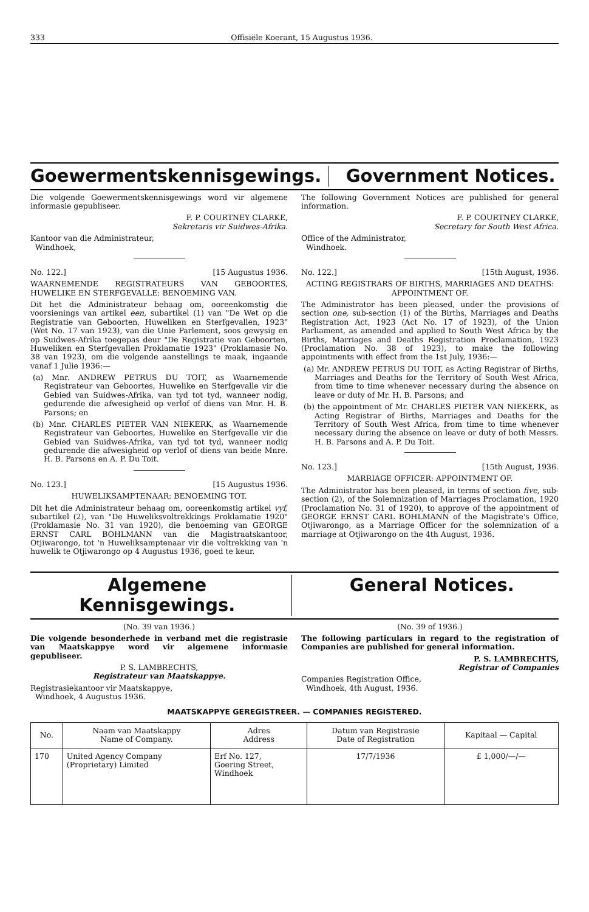333 Offisiële Koerant, 15 Augustus 1936.
Goewermentskennisgewings. Government Notices.
Die volgende Goewermentskennisgewings word vir algemene informasie gepubliseer.
F. P. COURTNEY CLARKE,
Sekretaris vir Suidwes-Afrika.
Kantoor van die Administrateur,
Windhoek,
No. 122.] [15 Augustus 1936.
WAARNEMENDE REGISTRATEURS VAN GEBOORTES, HUWELIKE EN STERFGEVALLE: BENOEMING VAN.
Dit het die Administrateur behaag om, ooreenkomstig die voorsienings van artikel een, subartikel (1) van "De Wet op die Registratie van Geboorten, Huweliken en Sterfgevallen, 1923" (Wet No. 17 van 1923), van die Unie Parlement, soos gewysig en op Suidwes-Afrika toegepas deur "De Registratie van Geboorten, Huweliken en Sterfgevallen Proklamatie 1923" (Proklamasie No. 38 van 1923), om die volgende aanstellings te maak, ingaande vanaf 1 Julie 1936:—
(a) Mnr. ANDREW PETRUS DU TOIT, as Waarnemende Registrateur van Geboortes, Huwelike en Sterfgevalle vir die Gebied van Suidwes-Afrika, van tyd tot tyd, wanneer nodig, gedurende die afwesigheid op verlof of diens van Mnr. H. B. Parsons; en
(b) Mnr. CHARLES PIETER VAN NIEKERK, as Waarnemende Registrateur van Geboortes, Huwelike en Sterfgevalle vir die Gebied van Suidwes-Afrika, van tyd tot tyd, wanneer nodig gedurende die afwesigheid op verlof of diens van beide Mnre. H. B. Parsons en A. P. Du Toit.
No. 123.] [15 Augustus 1936.
HUWELIKSAMPTENAAR: BENOEMING TOT.
Dit het die Administrateur behaag om, ooreenkomstig artikel vyf, subartikel (2), van "De Huweliksvoltrekkings Proklamatie 1920" (Proklamasie No. 31 van 1920), die benoeming van GEORGE ERNST CARL BOHLMANN van die Magistraatskantoor, Otjiwarongo, tot 'n Huweliksamptenaar vir die voltrekking van 'n huwelik te Otjiwarongo op 4 Augustus 1936, goed te keur.
The following Government Notices are published for general information.
F. P. COURTNEY CLARKE,
Secretary for South West Africa.
Office of the Administrator,
Windhoek.
No. 122.] [15th August, 1936.
ACTING REGISTRARS OF BIRTHS, MARRIAGES AND DEATHS: APPOINTMENT OF.
The Administrator has been pleased, under the provisions of section one, sub-section (1) of the Births, Marriages and Deaths Registration Act, 1923 (Act No. 17 of 1923), of the Union Parliament, as amended and applied to South West Africa by the Births, Marriages and Deaths Registration Proclamation, 1923 (Proclamation No. 38 of 1923), to make the following appointments with effect from the 1st July, 1936:—
(a) Mr. ANDREW PETRUS DU TOIT, as Acting Registrar of Births, Marriages and Deaths for the Territory of South West Africa, from time to time whenever necessary during the absence on leave or duty of Mr. H. B. Parsons; and
(b) the appointment of Mr. CHARLES PIETER VAN NIEKERK, as Acting Registrar of Births, Marriages and Deaths for the Territory of South West Africa, from time to time whenever necessary during the absence on leave or duty of both Messrs. H. B. Parsons and A. P. Du Toit.
No. 123.] [15th August, 1936.
MARRIAGE OFFICER: APPOINTMENT OF.
The Administrator has been pleased, in terms of section five, sub-section (2), of the Solemnization of Marriages Proclamation, 1920 (Proclamation No. 31 of 1920), to approve of the appointment of GEORGE ERNST CARL BOHLMANN of the Magistrate's Office, Otjiwarongo, as a Marriage Officer for the solemnization of a marriage at Otjiwarongo on the 4th August, 1936.
Algemene Kennisgewings. General Notices.
(No. 39 van 1936.)
Die volgende besonderhede in verband met die registrasie van Maatskappye word vir algemene informasie gepubliseer.
P. S. LAMBRECHTS,
Registrateur van Maatskappye.
Registrasiekantoor vir Maatskappye,
Windhoek, 4 Augustus 1936.
(No. 39 of 1936.)
The following particulars in regard to the registration of Companies are published for general information.
P. S. LAMBRECHTS,
Registrar of Companies
Companies Registration Office,
Windhoek, 4th August, 1936.
MAATSKAPPYE GEREGISTREER. — COMPANIES REGISTERED.
| No. | Naam van Maatskappy Name of Company. | Adres Address | Datum van Registrasie Date of Registration | Kapitaal — Capital |
| --- | --- | --- | --- | --- |
| 170 | United Agency Company (Proprietary) Limited | Erf No. 127, Goering Street, Windhoek | 17/7/1936 | £ 1,000/—/— |